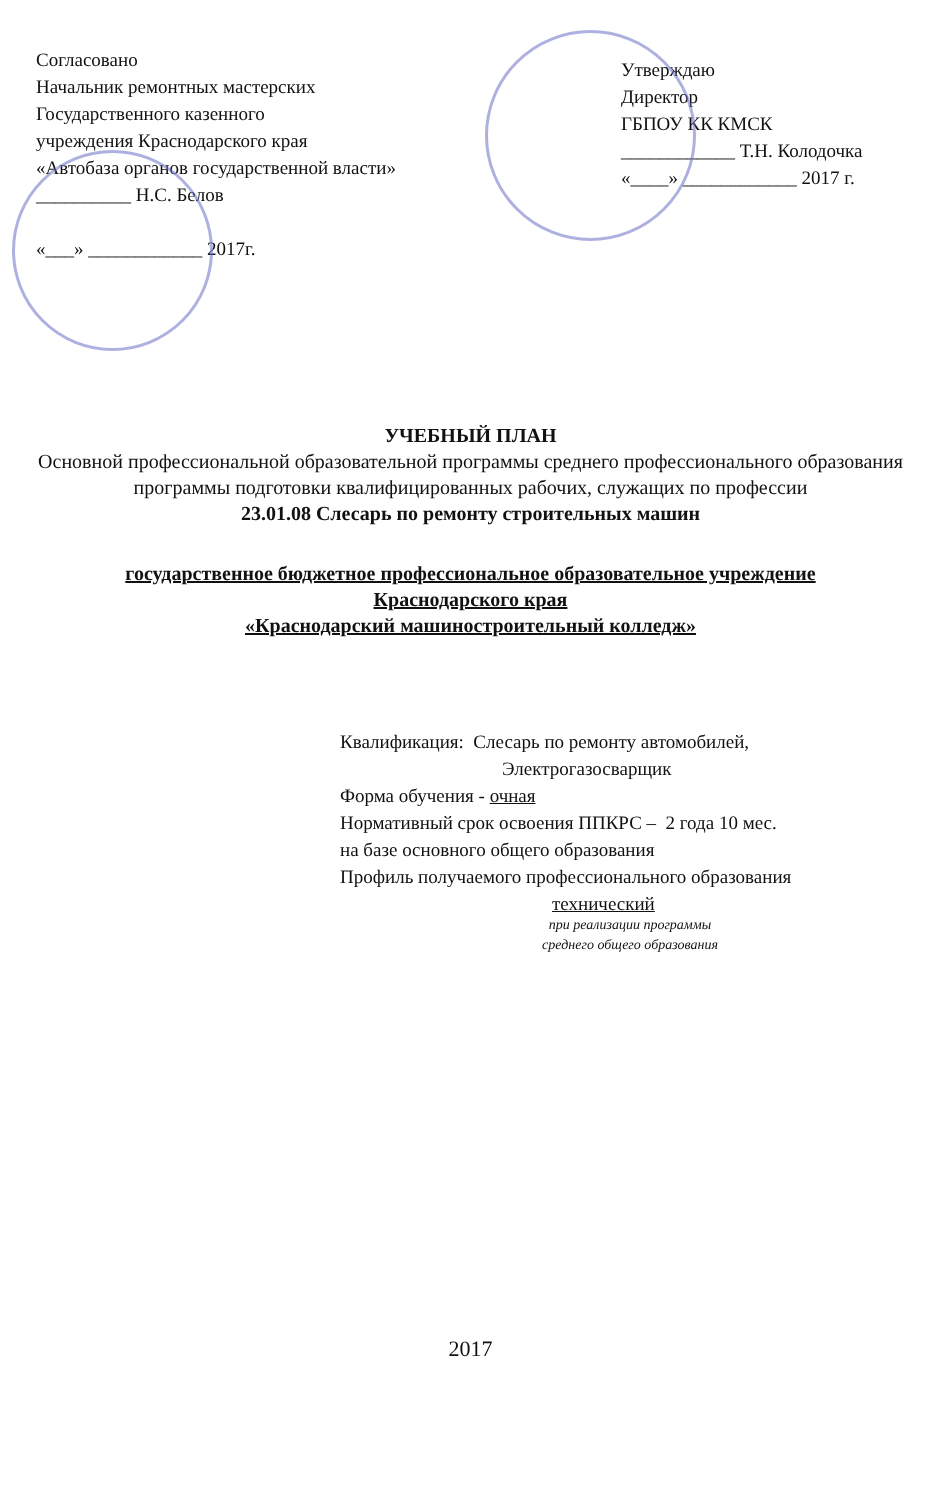Согласовано
Начальник ремонтных мастерских
Государственного казенного
учреждения Краснодарского края
«Автобаза органов государственной власти»
__________ Н.С. Белов
«___» ____________ 2017г.
Утверждаю
Директор
ГБПОУ КК КМСК
____________ Т.Н. Колодочка
«____» ____________ 2017 г.
УЧЕБНЫЙ ПЛАН
Основной профессиональной образовательной программы среднего профессионального образования
программы подготовки квалифицированных рабочих, служащих по профессии
23.01.08 Слесарь по ремонту строительных машин
государственное бюджетное профессиональное образовательное учреждение
Краснодарского края
«Краснодарский машиностроительный колледж»
Квалификация: Слесарь по ремонту автомобилей,
Электрогазосварщик
Форма обучения - очная
Нормативный срок освоения ППКРС – 2 года 10 мес.
на базе основного общего образования
Профиль получаемого профессионального образования
технический
при реализации программы
среднего общего образования
2017